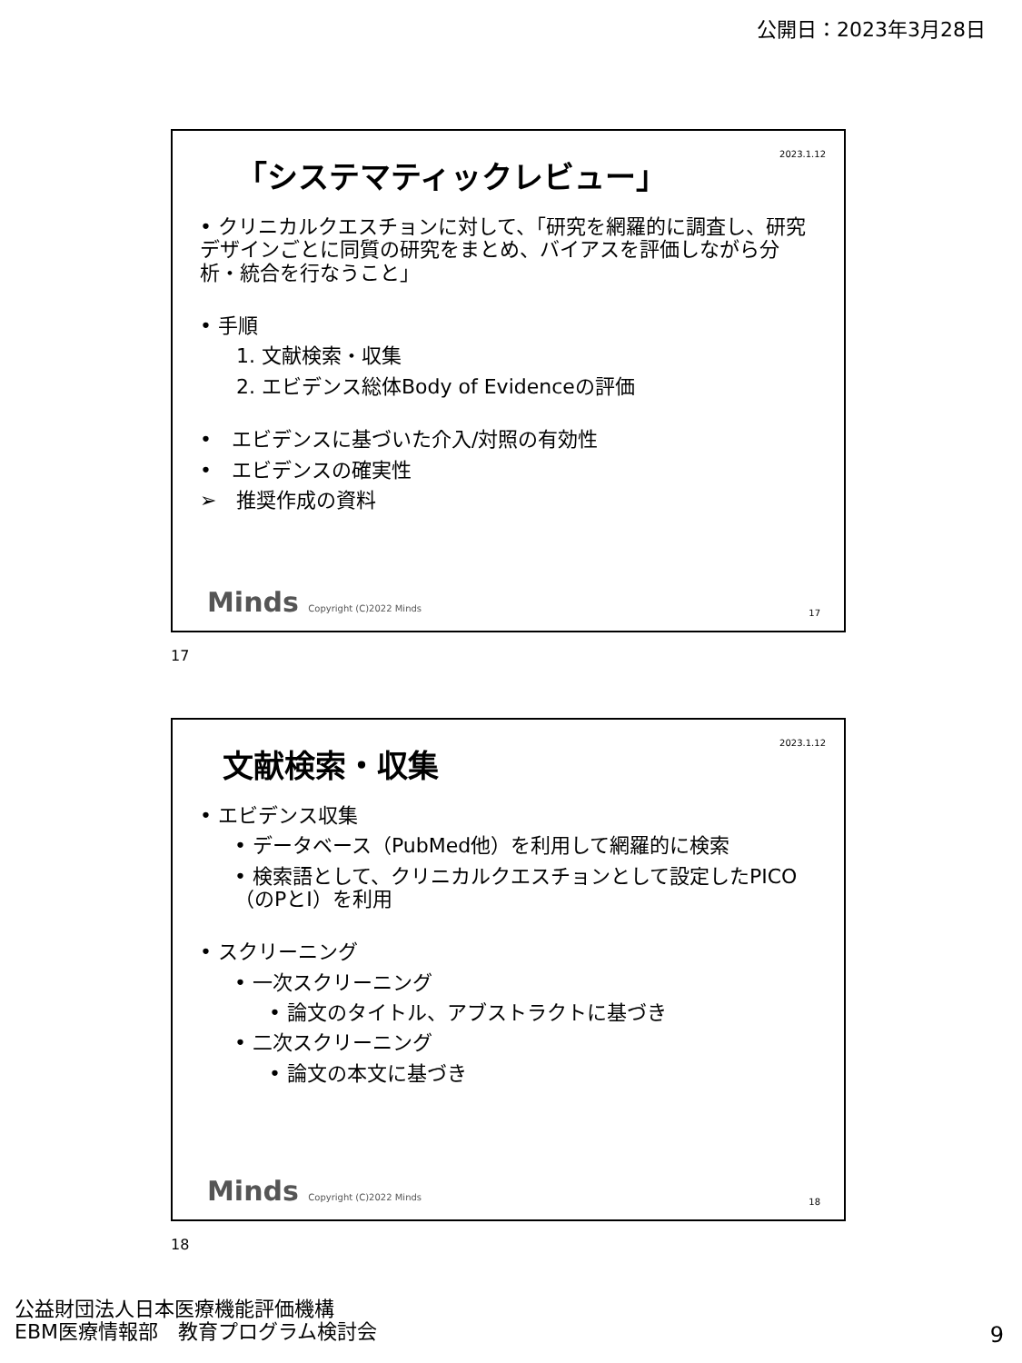公開日：2023年3月28日
2023.1.12
「システマティックレビュー」
• クリニカルクエスチョンに対して、「研究を網羅的に調査し、研究デザインごとに同質の研究をまとめ、バイアスを評価しながら分析・統合を行なうこと」
• 手順
1. 文献検索・収集
2. エビデンス総体Body of Evidenceの評価
•　エビデンスに基づいた介入/対照の有効性
•　エビデンスの確実性
➢　推奨作成の資料
Minds Copyright (C)2022 Minds 17
17
2023.1.12
文献検索・収集
• エビデンス収集
• データベース（PubMed他）を利用して網羅的に検索
• 検索語として、クリニカルクエスチョンとして設定したPICO（のPとI）を利用
• スクリーニング
• 一次スクリーニング
• 論文のタイトル、アブストラクトに基づき
• 二次スクリーニング
• 論文の本文に基づき
Minds Copyright (C)2022 Minds 18
18
公益財団法人日本医療機能評価機構
EBM医療情報部　教育プログラム検討会
9